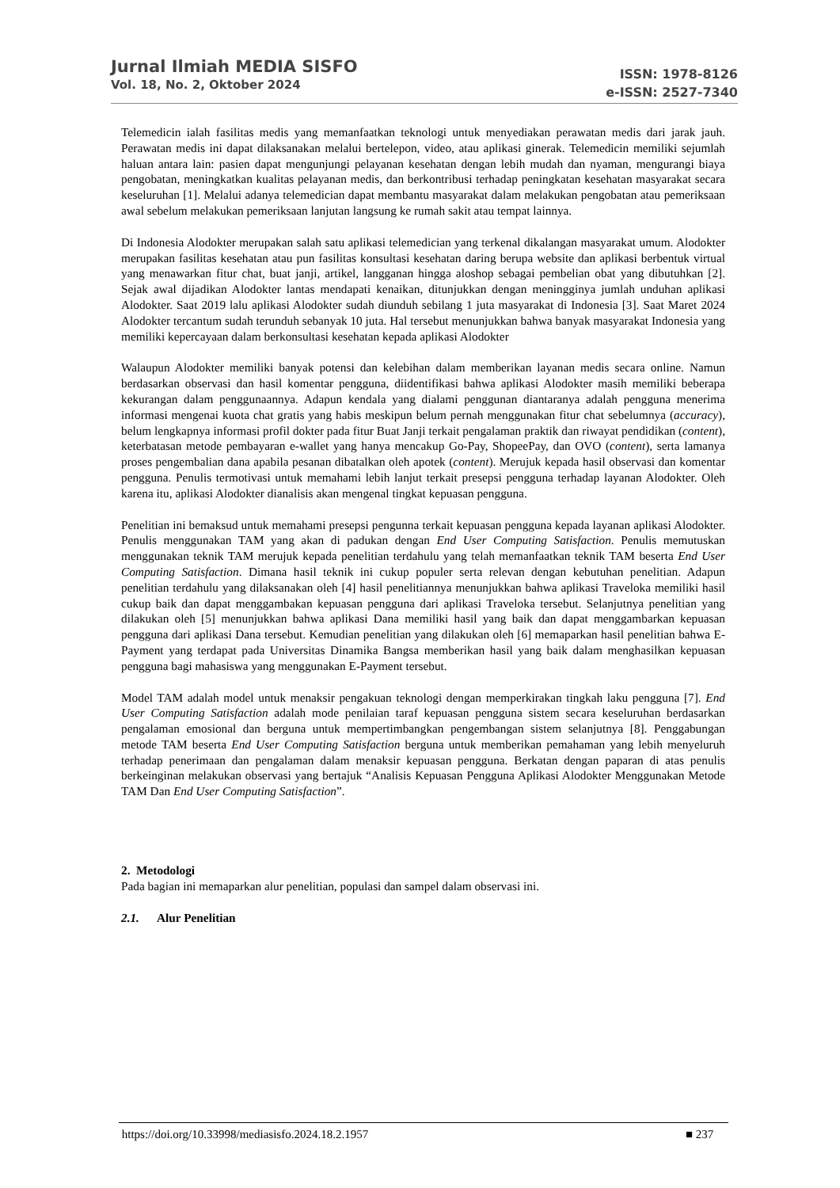Jurnal Ilmiah MEDIA SISFO
Vol. 18, No. 2, Oktober 2024
ISSN: 1978-8126
e-ISSN: 2527-7340
Telemedicin ialah fasilitas medis yang memanfaatkan teknologi untuk menyediakan perawatan medis dari jarak jauh. Perawatan medis ini dapat dilaksanakan melalui bertelepon, video, atau aplikasi ginerak. Telemedicin memiliki sejumlah haluan antara lain: pasien dapat mengunjungi pelayanan kesehatan dengan lebih mudah dan nyaman, mengurangi biaya pengobatan, meningkatkan kualitas pelayanan medis, dan berkontribusi terhadap peningkatan kesehatan masyarakat secara keseluruhan [1]. Melalui adanya telemedician dapat membantu masyarakat dalam melakukan pengobatan atau pemeriksaan awal sebelum melakukan pemeriksaan lanjutan langsung ke rumah sakit atau tempat lainnya.
Di Indonesia Alodokter merupakan salah satu aplikasi telemedician yang terkenal dikalangan masyarakat umum. Alodokter merupakan fasilitas kesehatan atau pun fasilitas konsultasi kesehatan daring berupa website dan aplikasi berbentuk virtual yang menawarkan fitur chat, buat janji, artikel, langganan hingga aloshop sebagai pembelian obat yang dibutuhkan [2]. Sejak awal dijadikan Alodokter lantas mendapati kenaikan, ditunjukkan dengan meningginya jumlah unduhan aplikasi Alodokter. Saat 2019 lalu aplikasi Alodokter sudah diunduh sebilang 1 juta masyarakat di Indonesia [3]. Saat Maret 2024 Alodokter tercantum sudah terunduh sebanyak 10 juta. Hal tersebut menunjukkan bahwa banyak masyarakat Indonesia yang memiliki kepercayaan dalam berkonsultasi kesehatan kepada aplikasi Alodokter
Walaupun Alodokter memiliki banyak potensi dan kelebihan dalam memberikan layanan medis secara online. Namun berdasarkan observasi dan hasil komentar pengguna, diidentifikasi bahwa aplikasi Alodokter masih memiliki beberapa kekurangan dalam penggunaannya. Adapun kendala yang dialami penggunan diantaranya adalah pengguna menerima informasi mengenai kuota chat gratis yang habis meskipun belum pernah menggunakan fitur chat sebelumnya (accuracy), belum lengkapnya informasi profil dokter pada fitur Buat Janji terkait pengalaman praktik dan riwayat pendidikan (content), keterbatasan metode pembayaran e-wallet yang hanya mencakup Go-Pay, ShopeePay, dan OVO (content), serta lamanya proses pengembalian dana apabila pesanan dibatalkan oleh apotek (content). Merujuk kepada hasil observasi dan komentar pengguna. Penulis termotivasi untuk memahami lebih lanjut terkait presepsi pengguna terhadap layanan Alodokter. Oleh karena itu, aplikasi Alodokter dianalisis akan mengenal tingkat kepuasan pengguna.
Penelitian ini bemaksud untuk memahami presepsi pengunna terkait kepuasan pengguna kepada layanan aplikasi Alodokter. Penulis menggunakan TAM yang akan di padukan dengan End User Computing Satisfaction. Penulis memutuskan menggunakan teknik TAM merujuk kepada penelitian terdahulu yang telah memanfaatkan teknik TAM beserta End User Computing Satisfaction. Dimana hasil teknik ini cukup populer serta relevan dengan kebutuhan penelitian. Adapun penelitian terdahulu yang dilaksanakan oleh [4] hasil penelitiannya menunjukkan bahwa aplikasi Traveloka memiliki hasil cukup baik dan dapat menggambakan kepuasan pengguna dari aplikasi Traveloka tersebut. Selanjutnya penelitian yang dilakukan oleh [5] menunjukkan bahwa aplikasi Dana memiliki hasil yang baik dan dapat menggambarkan kepuasan pengguna dari aplikasi Dana tersebut. Kemudian penelitian yang dilakukan oleh [6] memaparkan hasil penelitian bahwa E-Payment yang terdapat pada Universitas Dinamika Bangsa memberikan hasil yang baik dalam menghasilkan kepuasan pengguna bagi mahasiswa yang menggunakan E-Payment tersebut.
Model TAM adalah model untuk menaksir pengakuan teknologi dengan memperkirakan tingkah laku pengguna [7]. End User Computing Satisfaction adalah mode penilaian taraf kepuasan pengguna sistem secara keseluruhan berdasarkan pengalaman emosional dan berguna untuk mempertimbangkan pengembangan sistem selanjutnya [8]. Penggabungan metode TAM beserta End User Computing Satisfaction berguna untuk memberikan pemahaman yang lebih menyeluruh terhadap penerimaan dan pengalaman dalam menaksir kepuasan pengguna. Berkatan dengan paparan di atas penulis berkeinginan melakukan observasi yang bertajuk “Analisis Kepuasan Pengguna Aplikasi Alodokter Menggunakan Metode TAM Dan End User Computing Satisfaction”.
2. Metodologi
Pada bagian ini memaparkan alur penelitian, populasi dan sampel dalam observasi ini.
2.1. Alur Penelitian
https://doi.org/10.33998/mediasisfo.2024.18.2.1957 ■ 237